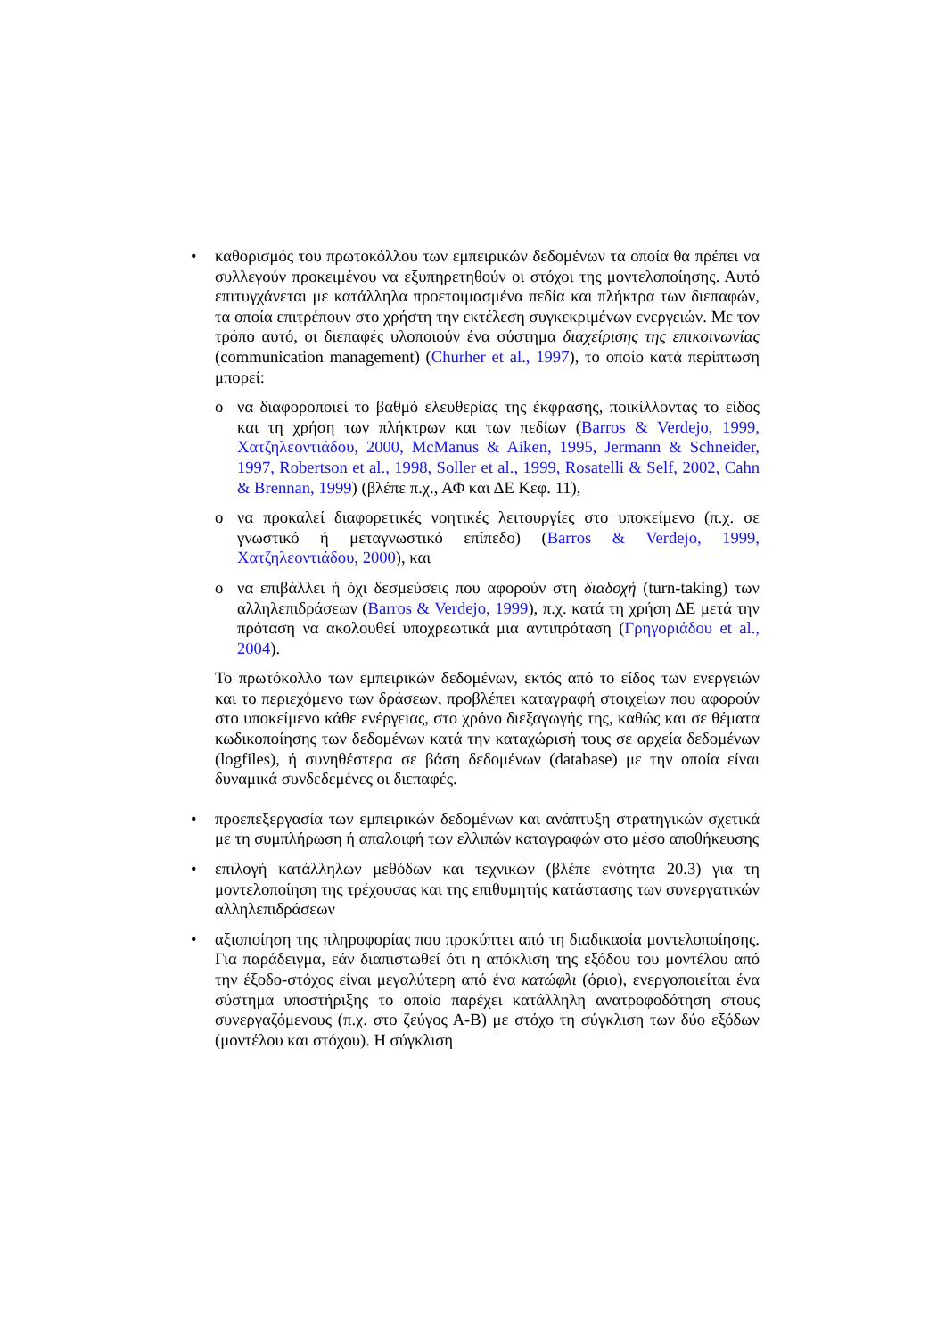• καθορισμός του πρωτοκόλλου των εμπειρικών δεδομένων τα οποία θα πρέπει να συλλεγούν προκειμένου να εξυπηρετηθούν οι στόχοι της μοντελοποίησης. Αυτό επιτυγχάνεται με κατάλληλα προετοιμασμένα πεδία και πλήκτρα των διεπαφών, τα οποία επιτρέπουν στο χρήστη την εκτέλεση συγκεκριμένων ενεργειών. Με τον τρόπο αυτό, οι διεπαφές υλοποιούν ένα σύστημα διαχείρισης της επικοινωνίας (communication management) (Churher et al., 1997), το οποίο κατά περίπτωση μπορεί:
o να διαφοροποιεί το βαθμό ελευθερίας της έκφρασης, ποικίλλοντας το είδος και τη χρήση των πλήκτρων και των πεδίων (Barros & Verdejo, 1999, Χατζηλεοντιάδου, 2000, McManus & Aiken, 1995, Jermann & Schneider, 1997, Robertson et al., 1998, Soller et al., 1999, Rosatelli & Self, 2002, Cahn & Brennan, 1999) (βλέπε π.χ., ΑΦ και ΔΕ Κεφ. 11),
o να προκαλεί διαφορετικές νοητικές λειτουργίες στο υποκείμενο (π.χ. σε γνωστικό ή μεταγνωστικό επίπεδο) (Barros & Verdejo, 1999, Χατζηλεοντιάδου, 2000), και
o να επιβάλλει ή όχι δεσμεύσεις που αφορούν στη διαδοχή (turn-taking) των αλληλεπιδράσεων (Barros & Verdejo, 1999), π.χ. κατά τη χρήση ΔΕ μετά την πρόταση να ακολουθεί υποχρεωτικά μια αντιπρόταση (Γρηγοριάδου et al., 2004).
Το πρωτόκολλο των εμπειρικών δεδομένων, εκτός από το είδος των ενεργειών και το περιεχόμενο των δράσεων, προβλέπει καταγραφή στοιχείων που αφορούν στο υποκείμενο κάθε ενέργειας, στο χρόνο διεξαγωγής της, καθώς και σε θέματα κωδικοποίησης των δεδομένων κατά την καταχώρισή τους σε αρχεία δεδομένων (logfiles), ή συνηθέστερα σε βάση δεδομένων (database) με την οποία είναι δυναμικά συνδεδεμένες οι διεπαφές.
• προεπεξεργασία των εμπειρικών δεδομένων και ανάπτυξη στρατηγικών σχετικά με τη συμπλήρωση ή απαλοιφή των ελλιπών καταγραφών στο μέσο αποθήκευσης
• επιλογή κατάλληλων μεθόδων και τεχνικών (βλέπε ενότητα 20.3) για τη μοντελοποίηση της τρέχουσας και της επιθυμητής κατάστασης των συνεργατικών αλληλεπιδράσεων
• αξιοποίηση της πληροφορίας που προκύπτει από τη διαδικασία μοντελοποίησης. Για παράδειγμα, εάν διαπιστωθεί ότι η απόκλιση της εξόδου του μοντέλου από την έξοδο-στόχος είναι μεγαλύτερη από ένα κατώφλι (όριο), ενεργοποιείται ένα σύστημα υποστήριξης το οποίο παρέχει κατάλληλη ανατροφοδότηση στους συνεργαζόμενους (π.χ. στο ζεύγος Α-Β) με στόχο τη σύγκλιση των δύο εξόδων (μοντέλου και στόχου). Η σύγκλιση